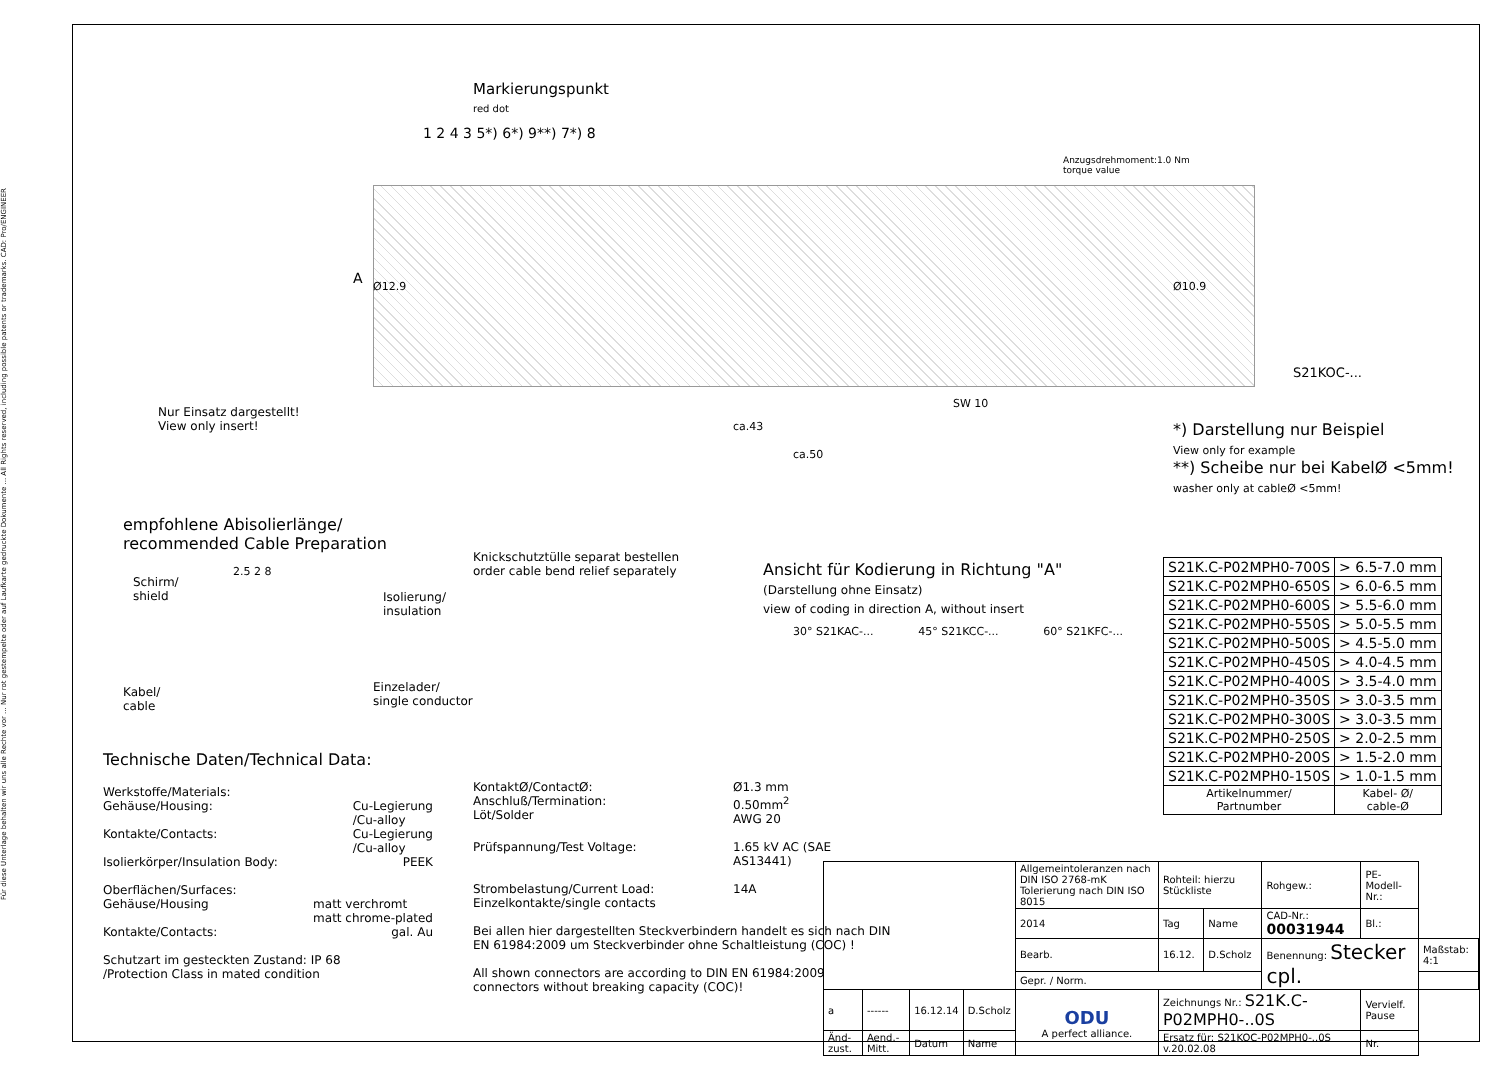Für diese Unterlage behalten wir uns alle Rechte vor ... Nur rot gestempelte oder auf Laufkarte gedruckte Dokumente ... All Rights reserved, including possible patents or trademarks. CAD: Pro/ENGINEER
Markierungspunkt
red dot
1 2 4 3 5*) 6*) 9**) 7*) 8
Anzugsdrehmoment:1.0 Nm
torque value
Ø12.9 Ø10.9
A
S21KOC-...
SW 10
Nur Einsatz dargestellt!
View only insert!
ca.43
ca.50
*) Darstellung nur Beispiel
View only for example
**) Scheibe nur bei KabelØ <5mm!
washer only at cableØ <5mm!
empfohlene Abisolierlänge/
recommended Cable Preparation
Schirm/
shield
2.5 2 8
Isolierung/
insulation
Kabel/
cable
Einzelader/
single conductor
Knickschutztülle separat bestellen
order cable bend relief separately
Ansicht für Kodierung in Richtung "A"
(Darstellung ohne Einsatz)
view of coding in direction A, without insert
30° S21KAC-... 45° S21KCC-... 60° S21KFC-...
| S21K.C-P02MPH0-700S | > 6.5-7.0 mm |
| S21K.C-P02MPH0-650S | > 6.0-6.5 mm |
| S21K.C-P02MPH0-600S | > 5.5-6.0 mm |
| S21K.C-P02MPH0-550S | > 5.0-5.5 mm |
| S21K.C-P02MPH0-500S | > 4.5-5.0 mm |
| S21K.C-P02MPH0-450S | > 4.0-4.5 mm |
| S21K.C-P02MPH0-400S | > 3.5-4.0 mm |
| S21K.C-P02MPH0-350S | > 3.0-3.5 mm |
| S21K.C-P02MPH0-300S | > 3.0-3.5 mm |
| S21K.C-P02MPH0-250S | > 2.0-2.5 mm |
| S21K.C-P02MPH0-200S | > 1.5-2.0 mm |
| S21K.C-P02MPH0-150S | > 1.0-1.5 mm |
| Artikelnummer/ Partnumber | Kabel- Ø/ cable-Ø |
Technische Daten/Technical Data:
Werkstoffe/Materials:
Gehäuse/Housing: Cu-Legierung
/Cu-alloy
Kontakte/Contacts: Cu-Legierung
/Cu-alloy
Isolierkörper/Insulation Body: PEEK
Oberflächen/Surfaces:
Gehäuse/Housing matt verchromt
matt chrome-plated
Kontakte/Contacts: gal. Au
Schutzart im gesteckten Zustand: IP 68
/Protection Class in mated condition
KontaktØ/ContactØ:
Anschluß/Termination:
Löt/Solder Ø1.3 mm
0.50mm<sup>2</sup>
AWG 20
Prüfspannung/Test Voltage: 1.65 kV AC (SAE AS13441)
Strombelastung/Current Load:
Einzelkontakte/single contacts 14A
Bei allen hier dargestellten Steckverbindern handelt es sich nach DIN EN 61984:2009 um Steckverbinder ohne Schaltleistung (COC) !
All shown connectors are according to DIN EN 61984:2009 connectors without breaking capacity (COC)!
| | | | | Allgemeintoleranzen nach DIN ISO 2768-mK Tolerierung nach DIN ISO 8015 | Rohteil: hierzu Stückliste | | Rohgew.: | PE-Modell-Nr.: | |
| | | | | 2014 | Tag | Name | CAD-Nr.: 00031944 | Bl.: | |
| | | | | Bearb. | 16.12. | D.Scholz | Benennung: Stecker cpl. | | Maßstab: 4:1 |
| | | | | Gepr. / Norm. | | | | | |
| a | ------ | 16.12.14 | D.Scholz | ODU A perfect alliance. | Zeichnungs Nr.: S21K.C-P02MPH0-..0S | | | Vervielf. Pause | |
| Änd-zust. | Aend.-Mitt. | Datum | Name | | Ersatz für: S21KOC-P02MPH0-..0S v.20.02.08 | | | Nr. | |